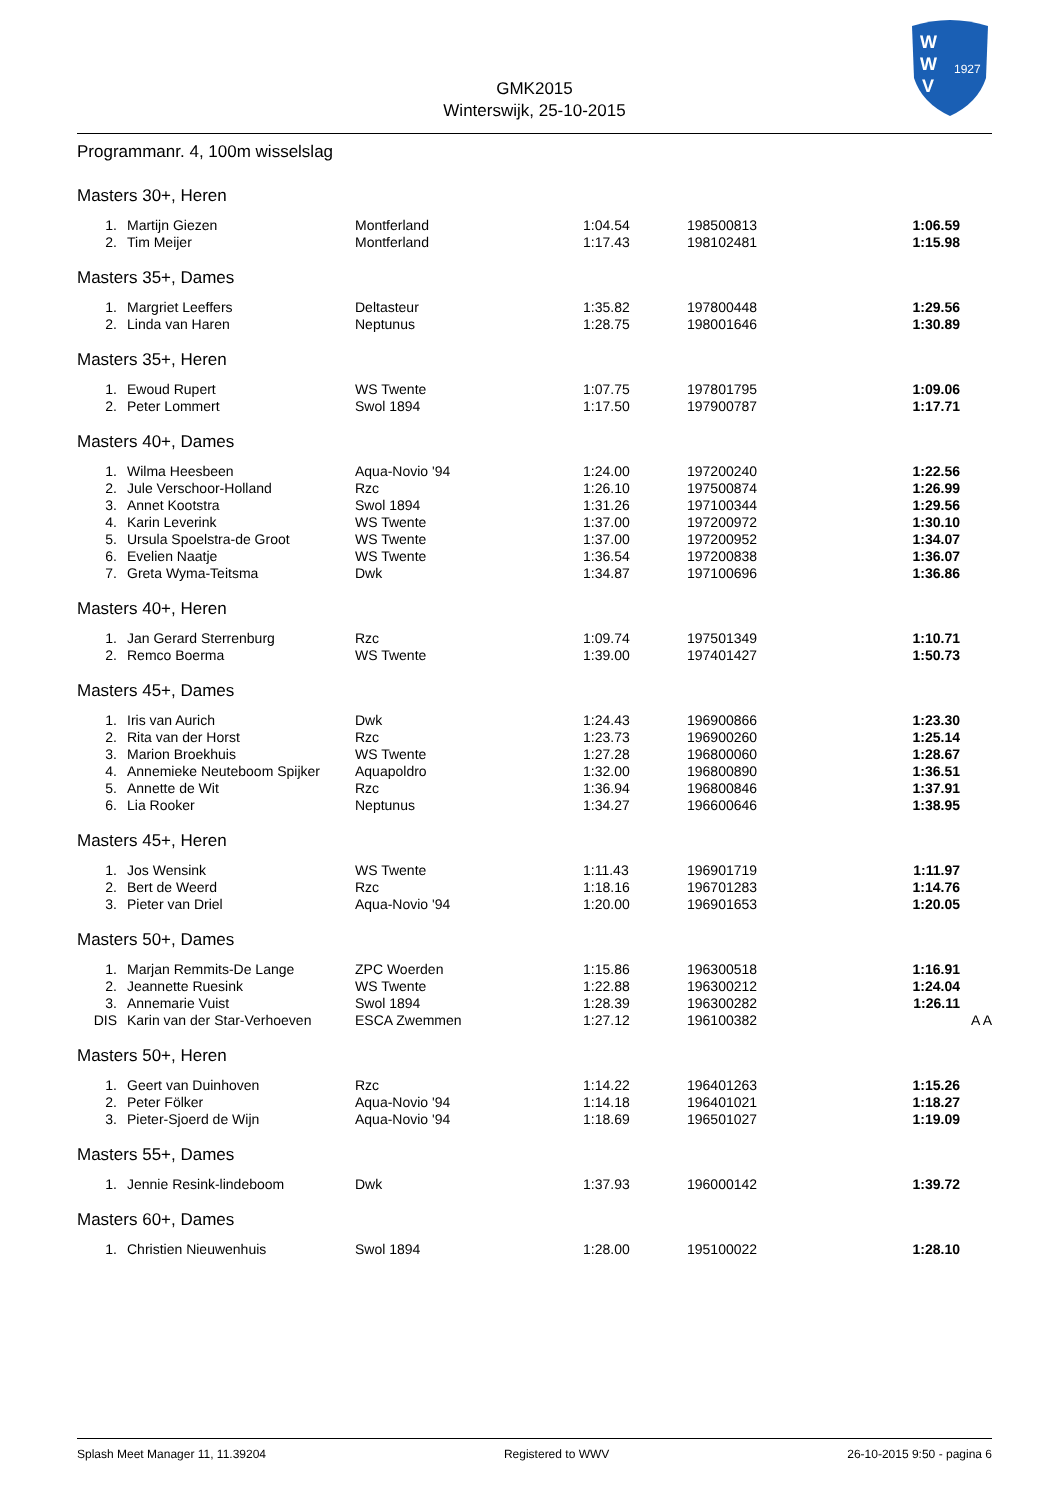GMK2015
Winterswijk, 25-10-2015
W
W
V
1927
Programmanr. 4, 100m wisselslag
Masters 30+, Heren
| 1. | Martijn Giezen | Montferland | 1:04.54 | 198500813 | 1:06.59 |
| 2. | Tim Meijer | Montferland | 1:17.43 | 198102481 | 1:15.98 |
Masters 35+, Dames
| 1. | Margriet Leeffers | Deltasteur | 1:35.82 | 197800448 | 1:29.56 |
| 2. | Linda van Haren | Neptunus | 1:28.75 | 198001646 | 1:30.89 |
Masters 35+, Heren
| 1. | Ewoud Rupert | WS Twente | 1:07.75 | 197801795 | 1:09.06 |
| 2. | Peter Lommert | Swol 1894 | 1:17.50 | 197900787 | 1:17.71 |
Masters 40+, Dames
| 1. | Wilma Heesbeen | Aqua-Novio '94 | 1:24.00 | 197200240 | 1:22.56 |
| 2. | Jule Verschoor-Holland | Rzc | 1:26.10 | 197500874 | 1:26.99 |
| 3. | Annet Kootstra | Swol 1894 | 1:31.26 | 197100344 | 1:29.56 |
| 4. | Karin Leverink | WS Twente | 1:37.00 | 197200972 | 1:30.10 |
| 5. | Ursula Spoelstra-de Groot | WS Twente | 1:37.00 | 197200952 | 1:34.07 |
| 6. | Evelien Naatje | WS Twente | 1:36.54 | 197200838 | 1:36.07 |
| 7. | Greta Wyma-Teitsma | Dwk | 1:34.87 | 197100696 | 1:36.86 |
Masters 40+, Heren
| 1. | Jan Gerard Sterrenburg | Rzc | 1:09.74 | 197501349 | 1:10.71 |
| 2. | Remco Boerma | WS Twente | 1:39.00 | 197401427 | 1:50.73 |
Masters 45+, Dames
| 1. | Iris van Aurich | Dwk | 1:24.43 | 196900866 | 1:23.30 |
| 2. | Rita van der Horst | Rzc | 1:23.73 | 196900260 | 1:25.14 |
| 3. | Marion Broekhuis | WS Twente | 1:27.28 | 196800060 | 1:28.67 |
| 4. | Annemieke Neuteboom Spijker | Aquapoldro | 1:32.00 | 196800890 | 1:36.51 |
| 5. | Annette de Wit | Rzc | 1:36.94 | 196800846 | 1:37.91 |
| 6. | Lia Rooker | Neptunus | 1:34.27 | 196600646 | 1:38.95 |
Masters 45+, Heren
| 1. | Jos Wensink | WS Twente | 1:11.43 | 196901719 | 1:11.97 |
| 2. | Bert de Weerd | Rzc | 1:18.16 | 196701283 | 1:14.76 |
| 3. | Pieter van Driel | Aqua-Novio '94 | 1:20.00 | 196901653 | 1:20.05 |
Masters 50+, Dames
| 1. | Marjan Remmits-De Lange | ZPC Woerden | 1:15.86 | 196300518 | 1:16.91 |
| 2. | Jeannette Ruesink | WS Twente | 1:22.88 | 196300212 | 1:24.04 |
| 3. | Annemarie Vuist | Swol 1894 | 1:28.39 | 196300282 | 1:26.11 |
| DIS | Karin van der Star-Verhoeven | ESCA Zwemmen | 1:27.12 | 196100382 | A A |
Masters 50+, Heren
| 1. | Geert van Duinhoven | Rzc | 1:14.22 | 196401263 | 1:15.26 |
| 2. | Peter Fölker | Aqua-Novio '94 | 1:14.18 | 196401021 | 1:18.27 |
| 3. | Pieter-Sjoerd de Wijn | Aqua-Novio '94 | 1:18.69 | 196501027 | 1:19.09 |
Masters 55+, Dames
| 1. | Jennie Resink-lindeboom | Dwk | 1:37.93 | 196000142 | 1:39.72 |
Masters 60+, Dames
| 1. | Christien Nieuwenhuis | Swol 1894 | 1:28.00 | 195100022 | 1:28.10 |
Splash Meet Manager 11, 11.39204 Registered to WWV 26-10-2015 9:50 - pagina 6